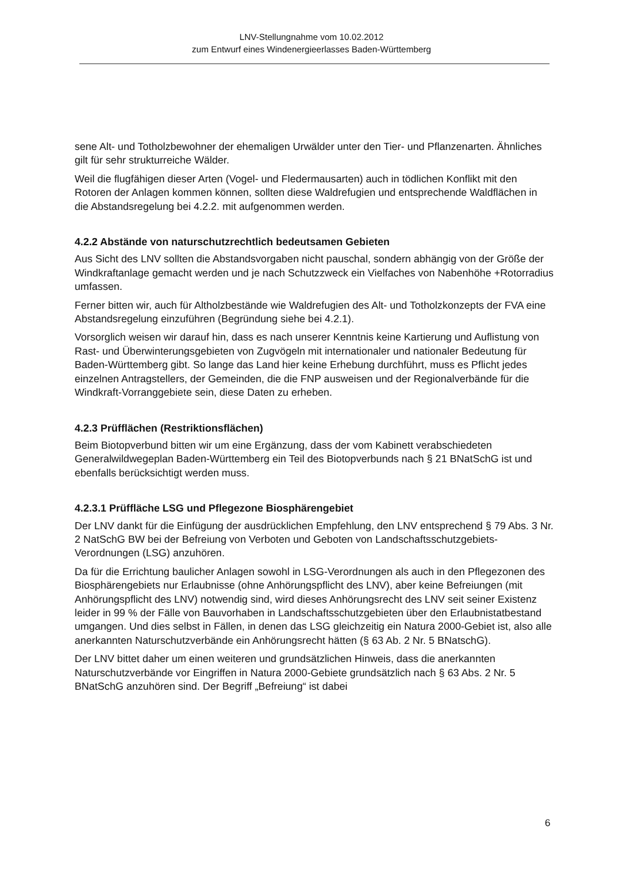LNV-Stellungnahme vom 10.02.2012
zum Entwurf eines Windenergieerlasses Baden-Württemberg
sene Alt- und Totholzbewohner der ehemaligen Urwälder unter den Tier- und Pflanzenarten. Ähnliches gilt für sehr strukturreiche Wälder.
Weil die flugfähigen dieser Arten (Vogel- und Fledermausarten) auch in tödlichen Konflikt mit den Rotoren der Anlagen kommen können, sollten diese Waldrefugien und entsprechende Waldflächen in die Abstandsregelung bei 4.2.2. mit aufgenommen werden.
4.2.2 Abstände von naturschutzrechtlich bedeutsamen Gebieten
Aus Sicht des LNV sollten die Abstandsvorgaben nicht pauschal, sondern abhängig von der Größe der Windkraftanlage gemacht werden und je nach Schutzzweck ein Vielfaches von Nabenhöhe +Rotorradius umfassen.
Ferner bitten wir, auch für Altholzbestände wie Waldrefugien des Alt- und Totholzkonzepts der FVA eine Abstandsregelung einzuführen (Begründung siehe bei 4.2.1).
Vorsorglich weisen wir darauf hin, dass es nach unserer Kenntnis keine Kartierung und Auflistung von Rast- und Überwinterungsgebieten von Zugvögeln mit internationaler und nationaler Bedeutung für Baden-Württemberg gibt. So lange das Land hier keine Erhebung durchführt, muss es Pflicht jedes einzelnen Antragstellers, der Gemeinden, die die FNP ausweisen und der Regionalverbände für die Windkraft-Vorranggebiete sein, diese Daten zu erheben.
4.2.3 Prüfflächen (Restriktionsflächen)
Beim Biotopverbund bitten wir um eine Ergänzung, dass der vom Kabinett verabschiedeten Generalwildwegeplan Baden-Württemberg ein Teil des Biotopverbunds nach § 21 BNatSchG ist und ebenfalls berücksichtigt werden muss.
4.2.3.1 Prüffläche LSG und Pflegezone Biosphärengebiet
Der LNV dankt für die Einfügung der ausdrücklichen Empfehlung, den LNV entsprechend § 79 Abs. 3 Nr. 2 NatSchG BW bei der Befreiung von Verboten und Geboten von Landschaftsschutzgebiets-Verordnungen (LSG) anzuhören.
Da für die Errichtung baulicher Anlagen sowohl in LSG-Verordnungen als auch in den Pflegezonen des Biosphärengebiets nur Erlaubnisse (ohne Anhörungspflicht des LNV), aber keine Befreiungen (mit Anhörungspflicht des LNV) notwendig sind, wird dieses Anhörungsrecht des LNV seit seiner Existenz leider in 99 % der Fälle von Bauvorhaben in Landschaftsschutzgebieten über den Erlaubnistatbestand umgangen. Und dies selbst in Fällen, in denen das LSG gleichzeitig ein Natura 2000-Gebiet ist, also alle anerkannten Naturschutzverbände ein Anhörungsrecht hätten (§ 63 Ab. 2 Nr. 5 BNatschG).
Der LNV bittet daher um einen weiteren und grundsätzlichen Hinweis, dass die anerkannten Naturschutzverbände vor Eingriffen in Natura 2000-Gebiete grundsätzlich nach § 63 Abs. 2 Nr. 5 BNatSchG anzuhören sind. Der Begriff „Befreiung“ ist dabei
6